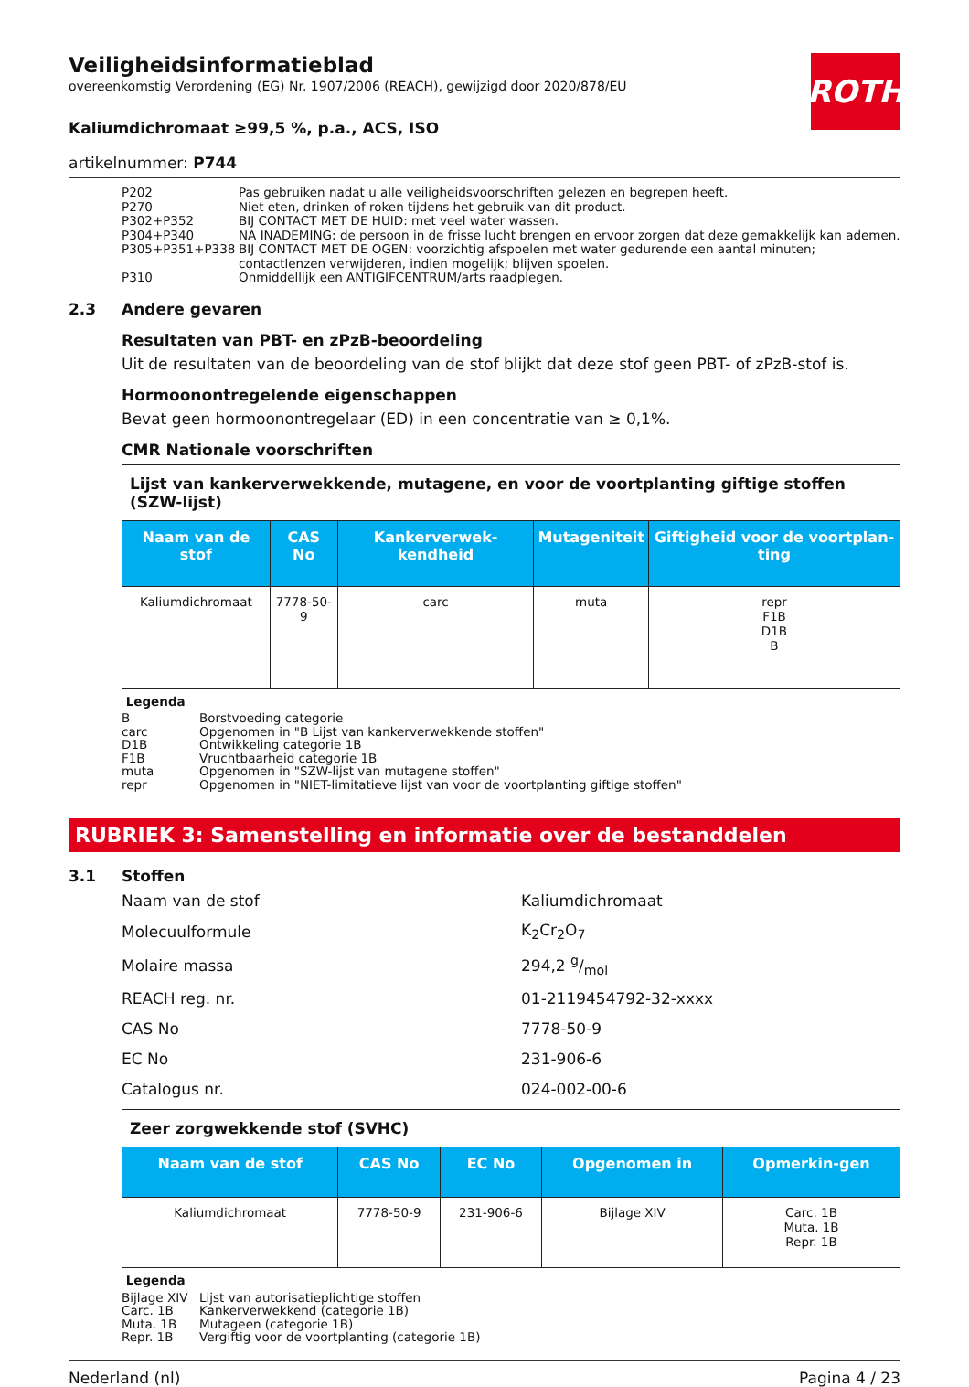ROTH
Veiligheidsinformatieblad
overeenkomstig Verordening (EG) Nr. 1907/2006 (REACH), gewijzigd door 2020/878/EU
Kaliumdichromaat ≥99,5 %, p.a., ACS, ISO
artikelnummer: P744
| P202 | Pas gebruiken nadat u alle veiligheidsvoorschriften gelezen en begrepen heeft. |
| P270 | Niet eten, drinken of roken tijdens het gebruik van dit product. |
| P302+P352 | BIJ CONTACT MET DE HUID: met veel water wassen. |
| P304+P340 | NA INADEMING: de persoon in de frisse lucht brengen en ervoor zorgen dat deze gemakkelijk kan ademen. |
| P305+P351+P338 | BIJ CONTACT MET DE OGEN: voorzichtig afspoelen met water gedurende een aantal minuten; contactlenzen verwijderen, indien mogelijk; blijven spoelen. |
| P310 | Onmiddellijk een ANTIGIFCENTRUM/arts raadplegen. |
2.3 Andere gevaren
Resultaten van PBT- en zPzB-beoordeling
Uit de resultaten van de beoordeling van de stof blijkt dat deze stof geen PBT- of zPzB-stof is.
Hormoonontregelende eigenschappen
Bevat geen hormoonontregelaar (ED) in een concentratie van ≥ 0,1%.
CMR Nationale voorschriften
| Lijst van kankerverwekkende, mutagene, en voor de voortplanting giftige stoffen (SZW-lijst) | | | | |
| Naam van de stof | CAS No | Kankerverwek-kendheid | Mutageniteit | Giftigheid voor de voortplan-ting |
| Kaliumdichromaat | 7778-50-9 | carc | muta | repr F1B D1B B |
Legenda
| B | Borstvoeding categorie |
| carc | Opgenomen in "B Lijst van kankerverwekkende stoffen" |
| D1B | Ontwikkeling categorie 1B |
| F1B | Vruchtbaarheid categorie 1B |
| muta | Opgenomen in "SZW-lijst van mutagene stoffen" |
| repr | Opgenomen in "NIET-limitatieve lijst van voor de voortplanting giftige stoffen" |
RUBRIEK 3: Samenstelling en informatie over de bestanddelen
3.1 Stoffen
| Naam van de stof | Kaliumdichromaat |
| Molecuulformule | K<sub>2</sub>Cr<sub>2</sub>O<sub>7</sub> |
| Molaire massa | 294,2 g/mol |
| REACH reg. nr. | 01-2119454792-32-xxxx |
| CAS No | 7778-50-9 |
| EC No | 231-906-6 |
| Catalogus nr. | 024-002-00-6 |
| Zeer zorgwekkende stof (SVHC) | | | | |
| Naam van de stof | CAS No | EC No | Opgenomen in | Opmerkin-gen |
| Kaliumdichromaat | 7778-50-9 | 231-906-6 | Bijlage XIV | Carc. 1B Muta. 1B Repr. 1B |
Legenda
| Bijlage XIV | Lijst van autorisatieplichtige stoffen |
| Carc. 1B | Kankerverwekkend (categorie 1B) |
| Muta. 1B | Mutageen (categorie 1B) |
| Repr. 1B | Vergiftig voor de voortplanting (categorie 1B) |
Nederland (nl) Pagina 4 / 23